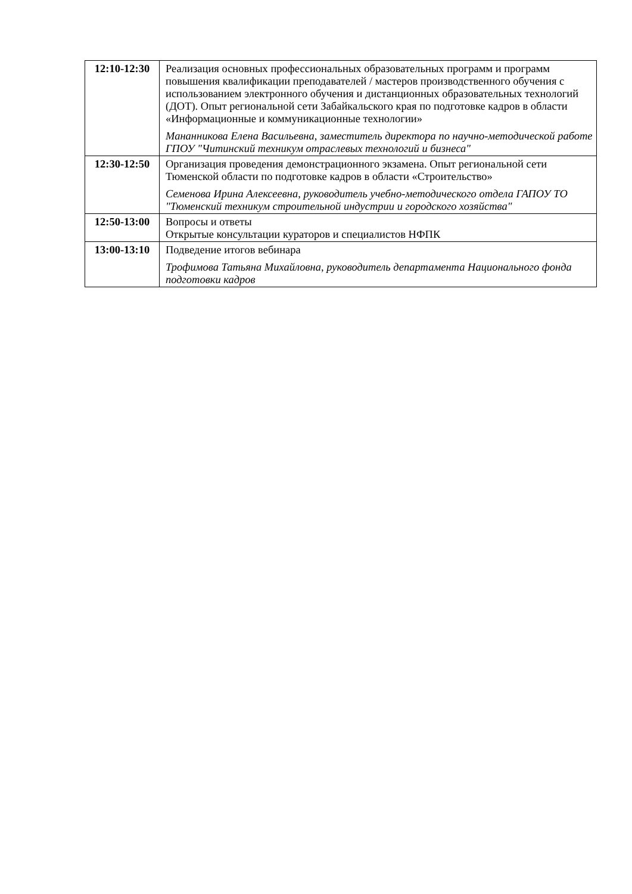| 12:10-12:30 | Реализация основных профессиональных образовательных программ и программ повышения квалификации преподавателей / мастеров производственного обучения с использованием электронного обучения и дистанционных образовательных технологий (ДОТ). Опыт региональной сети Забайкальского края по подготовке кадров в области «Информационные и коммуникационные технологии» Мананникова Елена Васильевна, заместитель директора по научно-методической работе ГПОУ "Читинский техникум отраслевых технологий и бизнеса" |
| 12:30-12:50 | Организация проведения демонстрационного экзамена. Опыт региональной сети Тюменской области по подготовке кадров в области «Строительство» Семенова Ирина Алексеевна, руководитель учебно-методического отдела ГАПОУ ТО "Тюменский техникум строительной индустрии и городского хозяйства" |
| 12:50-13:00 | Вопросы и ответы Открытые консультации кураторов и специалистов НФПК |
| 13:00-13:10 | Подведение итогов вебинара Трофимова Татьяна Михайловна, руководитель департамента Национального фонда подготовки кадров |